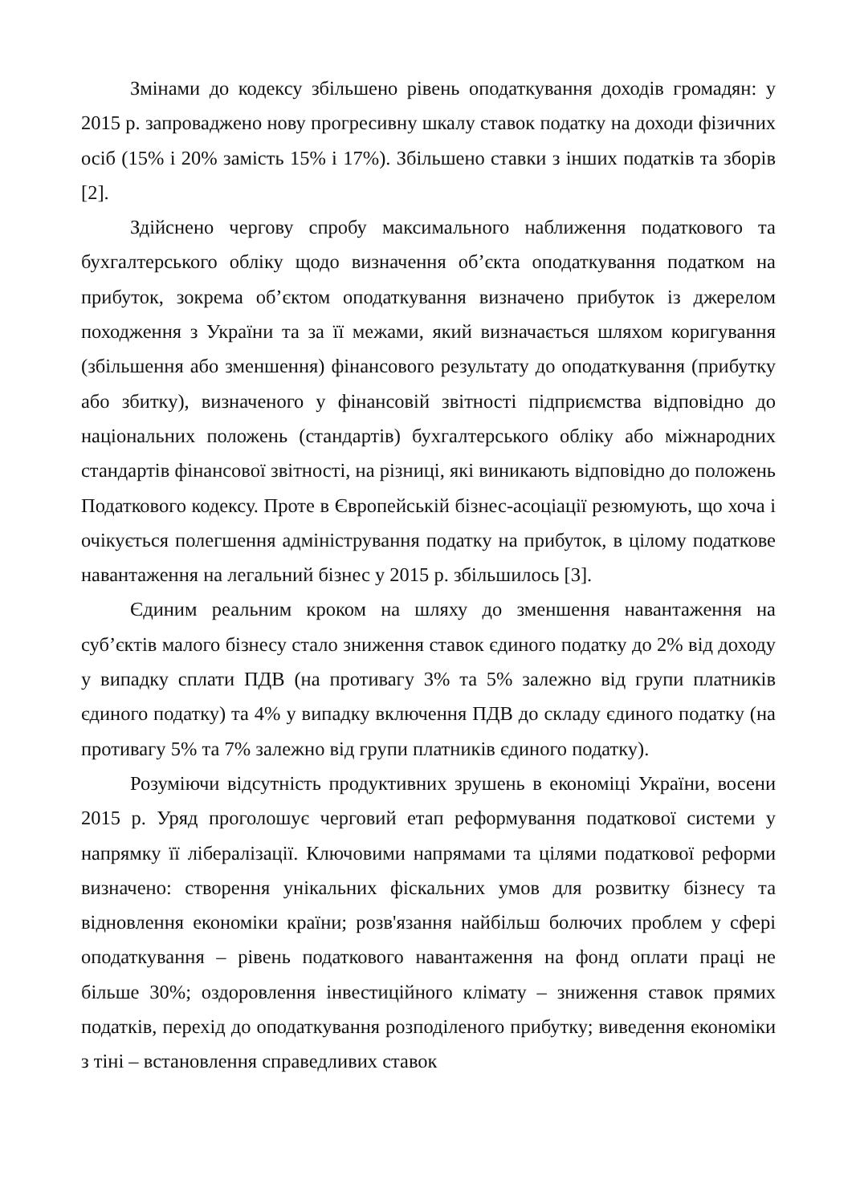Змінами до кодексу збільшено рівень оподаткування доходів громадян: у 2015 р. запроваджено нову прогресивну шкалу ставок податку на доходи фізичних осіб (15% і 20% замість 15% і 17%). Збільшено ставки з інших податків та зборів [2].
Здійснено чергову спробу максимального наближення податкового та бухгалтерського обліку щодо визначення об’єкта оподаткування податком на прибуток, зокрема об’єктом оподаткування визначено прибуток із джерелом походження з України та за її межами, який визначається шляхом коригування (збільшення або зменшення) фінансового результату до оподаткування (прибутку або збитку), визначеного у фінансовій звітності підприємства відповідно до національних положень (стандартів) бухгалтерського обліку або міжнародних стандартів фінансової звітності, на різниці, які виникають відповідно до положень Податкового кодексу. Проте в Європейській бізнес-асоціації резюмують, що хоча і очікується полегшення адміністрування податку на прибуток, в цілому податкове навантаження на легальний бізнес у 2015 р. збільшилось [3].
Єдиним реальним кроком на шляху до зменшення навантаження на суб’єктів малого бізнесу стало зниження ставок єдиного податку до 2% від доходу у випадку сплати ПДВ (на противагу 3% та 5% залежно від групи платників єдиного податку) та 4% у випадку включення ПДВ до складу єдиного податку (на противагу 5% та 7% залежно від групи платників єдиного податку).
Розуміючи відсутність продуктивних зрушень в економіці України, восени 2015 р. Уряд проголошує черговий етап реформування податкової системи у напрямку її лібералізації. Ключовими напрямами та цілями податкової реформи визначено: створення унікальних фіскальних умов для розвитку бізнесу та відновлення економіки країни; розв'язання найбільш болючих проблем у сфері оподаткування – рівень податкового навантаження на фонд оплати праці не більше 30%; оздоровлення інвестиційного клімату – зниження ставок прямих податків, перехід до оподаткування розподіленого прибутку; виведення економіки з тіні – встановлення справедливих ставок